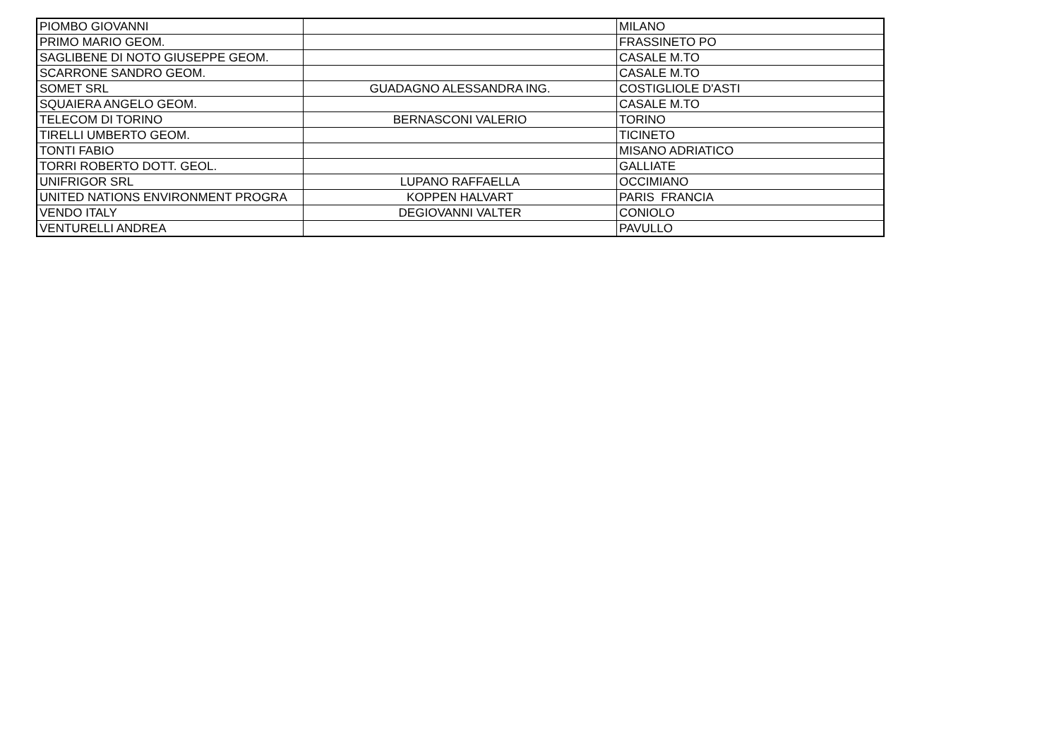| PIOMBO GIOVANNI | | MILANO |
| PRIMO MARIO GEOM. | | FRASSINETO PO |
| SAGLIBENE DI NOTO GIUSEPPE GEOM. | | CASALE M.TO |
| SCARRONE SANDRO GEOM. | | CASALE M.TO |
| SOMET SRL | GUADAGNO ALESSANDRA ING. | COSTIGLIOLE D'ASTI |
| SQUAIERA ANGELO GEOM. | | CASALE M.TO |
| TELECOM DI TORINO | BERNASCONI VALERIO | TORINO |
| TIRELLI UMBERTO GEOM. | | TICINETO |
| TONTI FABIO | | MISANO ADRIATICO |
| TORRI ROBERTO DOTT. GEOL. | | GALLIATE |
| UNIFRIGOR SRL | LUPANO RAFFAELLA | OCCIMIANO |
| UNITED NATIONS ENVIRONMENT PROGRA | KOPPEN HALVART | PARIS FRANCIA |
| VENDO ITALY | DEGIOVANNI VALTER | CONIOLO |
| VENTURELLI ANDREA | | PAVULLO |